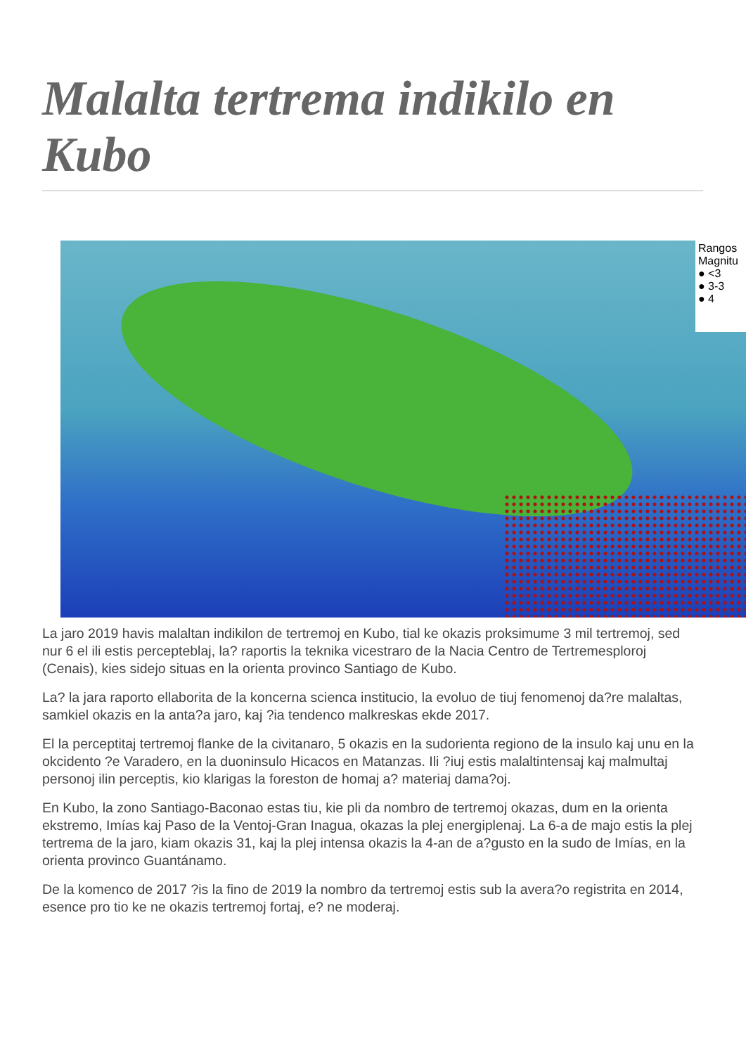Malalta tertrema indikilo en Kubo
Rangos
Magnitu
● <3
● 3-3
● 4
La jaro 2019 havis malaltan indikilon de tertremoj en Kubo, tial ke okazis proksimume 3 mil tertremoj, sed nur 6 el ili estis percepteblaj, la? raportis la teknika vicestraro de la Nacia Centro de Tertremesploroj (Cenais), kies sidejo situas en la orienta provinco Santiago de Kubo.
La? la jara raporto ellaborita de la koncerna scienca institucio, la evoluo de tiuj fenomenoj da?re malaltas, samkiel okazis en la anta?a jaro, kaj ?ia tendenco malkreskas ekde 2017.
El la perceptitaj tertremoj flanke de la civitanaro, 5 okazis en la sudorienta regiono de la insulo kaj unu en la okcidento ?e Varadero, en la duoninsulo Hicacos en Matanzas. Ili ?iuj estis malaltintensaj kaj malmultaj personoj ilin perceptis, kio klarigas la foreston de homaj a? materiaj dama?oj.
En Kubo, la zono Santiago-Baconao estas tiu, kie pli da nombro de tertremoj okazas, dum en la orienta ekstremo, Imías kaj Paso de la Ventoj-Gran Inagua, okazas la plej energiplenaj. La 6-a de majo estis la plej tertrema de la jaro, kiam okazis 31, kaj la plej intensa okazis la 4-an de a?gusto en la sudo de Imías, en la orienta provinco Guantánamo.
De la komenco de 2017 ?is la fino de 2019 la nombro da tertremoj estis sub la avera?o registrita en 2014, esence pro tio ke ne okazis tertremoj fortaj, e? ne moderaj.